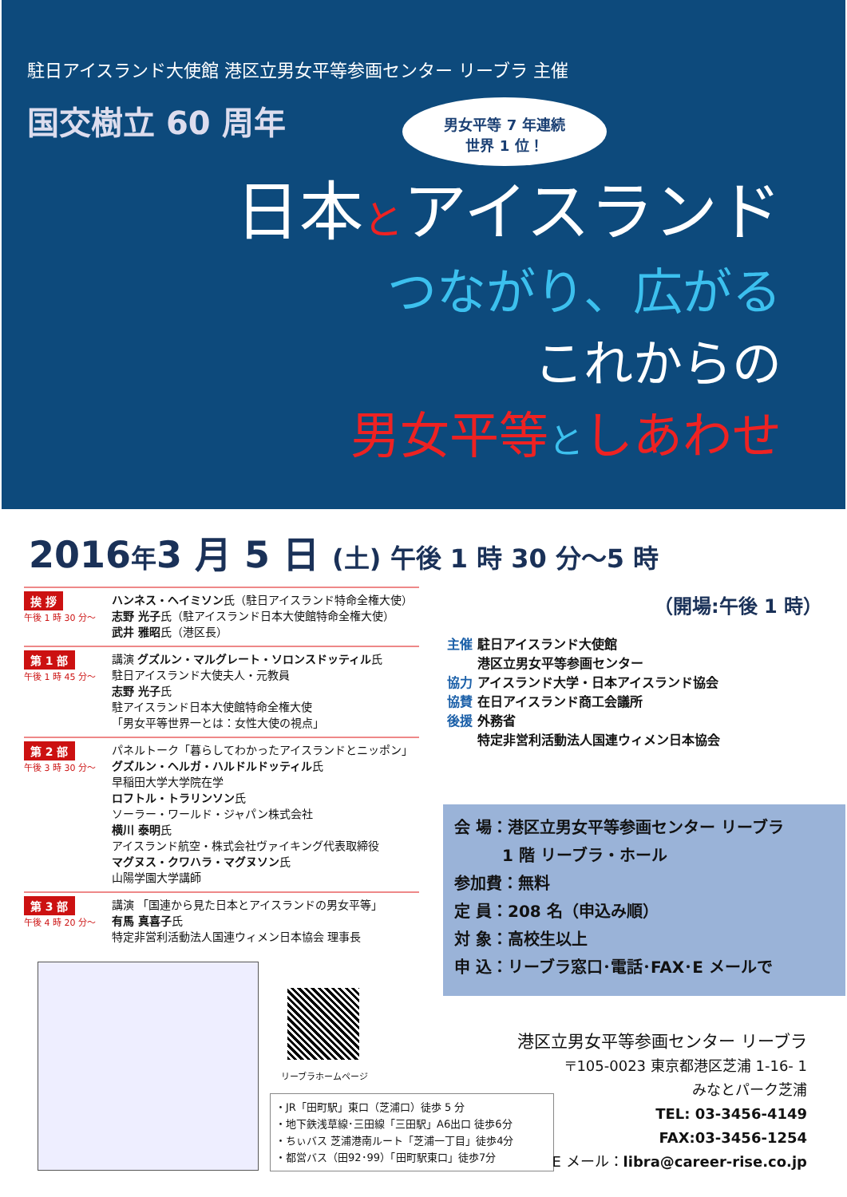駐日アイスランド大使館 港区立男女平等参画センター リーブラ 主催
国交樹立 60 周年
男女平等 7 年連続
世界 1 位！
日本とアイスランド
つながり、広がる
これからの
男女平等としあわせ
2016年3 月 5 日 (土) 午後 1 時 30 分〜5 時
挨 拶
午後 1 時 30 分〜
ハンネス・ヘイミソン氏（駐日アイスランド特命全権大使）
志野 光子氏（駐アイスランド日本大使館特命全権大使）
武井 雅昭氏（港区長）
第 1 部
午後 1 時 45 分〜
講演 グズルン・マルグレート・ソロンスドッティル氏
駐日アイスランド大使夫人・元教員
志野 光子氏
駐アイスランド日本大使館特命全権大使
「男女平等世界一とは：女性大使の視点」
第 2 部
午後 3 時 30 分〜
パネルトーク「暮らしてわかったアイスランドとニッポン」
グズルン・ヘルガ・ハルドルドッティル氏
早稲田大学大学院在学
ロフトル・トラリンソン氏
ソーラー・ワールド・ジャパン株式会社
横川 泰明氏
アイスランド航空・株式会社ヴァイキング代表取締役
マグヌス・クワハラ・マグヌソン氏
山陽学園大学講師
第 3 部
午後 4 時 20 分〜
講演 「国連から見た日本とアイスランドの男女平等」
有馬 真喜子氏
特定非営利活動法人国連ウィメン日本協会 理事長
（開場:午後 1 時）
主催 駐日アイスランド大使館
　　 港区立男女平等参画センター
協力 アイスランド大学・日本アイスランド協会
協賛 在日アイスランド商工会議所
後援 外務省
　　 特定非営利活動法人国連ウィメン日本協会
会 場：港区立男女平等参画センター リーブラ
　　　1 階 リーブラ・ホール
参加費：無料
定 員：208 名（申込み順）
対 象：高校生以上
申 込：リーブラ窓口･電話･FAX･E メールで
リーブラホームページ
・JR「田町駅」東口（芝浦口）徒歩 5 分
・地下鉄浅草線･三田線「三田駅」A6出口 徒歩6分
・ちぃバス 芝浦港南ルート「芝浦一丁目」徒歩4分
・都営バス（田92･99）「田町駅東口」徒歩7分
港区立男女平等参画センター リーブラ
〒105-0023 東京都港区芝浦 1-16- 1
みなとパーク芝浦
TEL: 03-3456-4149
FAX:03-3456-1254
E メール：libra@career-rise.co.jp